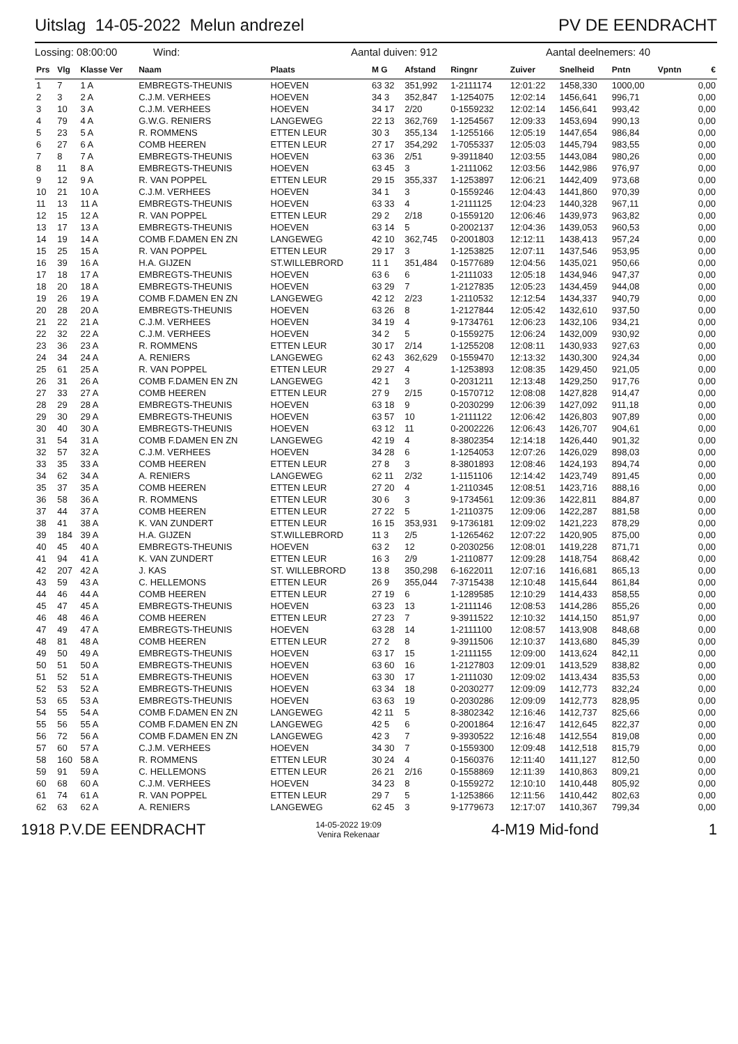Uitslag 14-05-2022 Melun andrezel PV DE EENDRACHT
Lossing: 08:00:00 Wind: Aantal duiven: 912 Aantal deelnemers: 40
| Prs | Vlg | Klasse Ver | Naam | Plaats | M G | Afstand | Ringnr | Zuiver | Snelheid | Pntn | Vpntn | € |
| --- | --- | --- | --- | --- | --- | --- | --- | --- | --- | --- | --- | --- |
| 1 | 7 | 1 A | EMBREGTS-THEUNIS | HOEVEN | 63 32 | 351,992 | 1-2111174 | 12:01:22 | 1458,330 | 1000,00 | | 0,00 |
| 2 | 3 | 2 A | C.J.M. VERHEES | HOEVEN | 34 3 | 352,847 | 1-1254075 | 12:02:14 | 1456,641 | 996,71 | | 0,00 |
| 3 | 10 | 3 A | C.J.M. VERHEES | HOEVEN | 34 17 | 2/20 | 0-1559232 | 12:02:14 | 1456,641 | 993,42 | | 0,00 |
| 4 | 79 | 4 A | G.W.G. RENIERS | LANGEWEG | 22 13 | 362,769 | 1-1254567 | 12:09:33 | 1453,694 | 990,13 | | 0,00 |
| 5 | 23 | 5 A | R. ROMMENS | ETTEN LEUR | 30 3 | 355,134 | 1-1255166 | 12:05:19 | 1447,654 | 986,84 | | 0,00 |
| 6 | 27 | 6 A | COMB HEEREN | ETTEN LEUR | 27 17 | 354,292 | 1-7055337 | 12:05:03 | 1445,794 | 983,55 | | 0,00 |
| 7 | 8 | 7 A | EMBREGTS-THEUNIS | HOEVEN | 63 36 | 2/51 | 9-3911840 | 12:03:55 | 1443,084 | 980,26 | | 0,00 |
| 8 | 11 | 8 A | EMBREGTS-THEUNIS | HOEVEN | 63 45 | 3 | 1-2111062 | 12:03:56 | 1442,986 | 976,97 | | 0,00 |
| 9 | 12 | 9 A | R. VAN POPPEL | ETTEN LEUR | 29 15 | 355,337 | 1-1253897 | 12:06:21 | 1442,409 | 973,68 | | 0,00 |
| 10 | 21 | 10 A | C.J.M. VERHEES | HOEVEN | 34 1 | 3 | 0-1559246 | 12:04:43 | 1441,860 | 970,39 | | 0,00 |
| 11 | 13 | 11 A | EMBREGTS-THEUNIS | HOEVEN | 63 33 | 4 | 1-2111125 | 12:04:23 | 1440,328 | 967,11 | | 0,00 |
| 12 | 15 | 12 A | R. VAN POPPEL | ETTEN LEUR | 29 2 | 2/18 | 0-1559120 | 12:06:46 | 1439,973 | 963,82 | | 0,00 |
| 13 | 17 | 13 A | EMBREGTS-THEUNIS | HOEVEN | 63 14 | 5 | 0-2002137 | 12:04:36 | 1439,053 | 960,53 | | 0,00 |
| 14 | 19 | 14 A | COMB F.DAMEN EN ZN | LANGEWEG | 42 10 | 362,745 | 0-2001803 | 12:12:11 | 1438,413 | 957,24 | | 0,00 |
| 15 | 25 | 15 A | R. VAN POPPEL | ETTEN LEUR | 29 17 | 3 | 1-1253825 | 12:07:11 | 1437,546 | 953,95 | | 0,00 |
| 16 | 39 | 16 A | H.A. GIJZEN | ST.WILLEBRORD | 11 1 | 351,484 | 0-1577689 | 12:04:56 | 1435,021 | 950,66 | | 0,00 |
| 17 | 18 | 17 A | EMBREGTS-THEUNIS | HOEVEN | 63 6 | 6 | 1-2111033 | 12:05:18 | 1434,946 | 947,37 | | 0,00 |
| 18 | 20 | 18 A | EMBREGTS-THEUNIS | HOEVEN | 63 29 | 7 | 1-2127835 | 12:05:23 | 1434,459 | 944,08 | | 0,00 |
| 19 | 26 | 19 A | COMB F.DAMEN EN ZN | LANGEWEG | 42 12 | 2/23 | 1-2110532 | 12:12:54 | 1434,337 | 940,79 | | 0,00 |
| 20 | 28 | 20 A | EMBREGTS-THEUNIS | HOEVEN | 63 26 | 8 | 1-2127844 | 12:05:42 | 1432,610 | 937,50 | | 0,00 |
| 21 | 22 | 21 A | C.J.M. VERHEES | HOEVEN | 34 19 | 4 | 9-1734761 | 12:06:23 | 1432,106 | 934,21 | | 0,00 |
| 22 | 32 | 22 A | C.J.M. VERHEES | HOEVEN | 34 2 | 5 | 0-1559275 | 12:06:24 | 1432,009 | 930,92 | | 0,00 |
| 23 | 36 | 23 A | R. ROMMENS | ETTEN LEUR | 30 17 | 2/14 | 1-1255208 | 12:08:11 | 1430,933 | 927,63 | | 0,00 |
| 24 | 34 | 24 A | A. RENIERS | LANGEWEG | 62 43 | 362,629 | 0-1559470 | 12:13:32 | 1430,300 | 924,34 | | 0,00 |
| 25 | 61 | 25 A | R. VAN POPPEL | ETTEN LEUR | 29 27 | 4 | 1-1253893 | 12:08:35 | 1429,450 | 921,05 | | 0,00 |
| 26 | 31 | 26 A | COMB F.DAMEN EN ZN | LANGEWEG | 42 1 | 3 | 0-2031211 | 12:13:48 | 1429,250 | 917,76 | | 0,00 |
| 27 | 33 | 27 A | COMB HEEREN | ETTEN LEUR | 27 9 | 2/15 | 0-1570712 | 12:08:08 | 1427,828 | 914,47 | | 0,00 |
| 28 | 29 | 28 A | EMBREGTS-THEUNIS | HOEVEN | 63 18 | 9 | 0-2030299 | 12:06:39 | 1427,092 | 911,18 | | 0,00 |
| 29 | 30 | 29 A | EMBREGTS-THEUNIS | HOEVEN | 63 57 | 10 | 1-2111122 | 12:06:42 | 1426,803 | 907,89 | | 0,00 |
| 30 | 40 | 30 A | EMBREGTS-THEUNIS | HOEVEN | 63 12 | 11 | 0-2002226 | 12:06:43 | 1426,707 | 904,61 | | 0,00 |
| 31 | 54 | 31 A | COMB F.DAMEN EN ZN | LANGEWEG | 42 19 | 4 | 8-3802354 | 12:14:18 | 1426,440 | 901,32 | | 0,00 |
| 32 | 57 | 32 A | C.J.M. VERHEES | HOEVEN | 34 28 | 6 | 1-1254053 | 12:07:26 | 1426,029 | 898,03 | | 0,00 |
| 33 | 35 | 33 A | COMB HEEREN | ETTEN LEUR | 27 8 | 3 | 8-3801893 | 12:08:46 | 1424,193 | 894,74 | | 0,00 |
| 34 | 62 | 34 A | A. RENIERS | LANGEWEG | 62 11 | 2/32 | 1-1151106 | 12:14:42 | 1423,749 | 891,45 | | 0,00 |
| 35 | 37 | 35 A | COMB HEEREN | ETTEN LEUR | 27 20 | 4 | 1-2110345 | 12:08:51 | 1423,716 | 888,16 | | 0,00 |
| 36 | 58 | 36 A | R. ROMMENS | ETTEN LEUR | 30 6 | 3 | 9-1734561 | 12:09:36 | 1422,811 | 884,87 | | 0,00 |
| 37 | 44 | 37 A | COMB HEEREN | ETTEN LEUR | 27 22 | 5 | 1-2110375 | 12:09:06 | 1422,287 | 881,58 | | 0,00 |
| 38 | 41 | 38 A | K. VAN ZUNDERT | ETTEN LEUR | 16 15 | 353,931 | 9-1736181 | 12:09:02 | 1421,223 | 878,29 | | 0,00 |
| 39 | 184 | 39 A | H.A. GIJZEN | ST.WILLEBRORD | 11 3 | 2/5 | 1-1265462 | 12:07:22 | 1420,905 | 875,00 | | 0,00 |
| 40 | 45 | 40 A | EMBREGTS-THEUNIS | HOEVEN | 63 2 | 12 | 0-2030256 | 12:08:01 | 1419,228 | 871,71 | | 0,00 |
| 41 | 94 | 41 A | K. VAN ZUNDERT | ETTEN LEUR | 16 3 | 2/9 | 1-2110877 | 12:09:28 | 1418,754 | 868,42 | | 0,00 |
| 42 | 207 | 42 A | J. KAS | ST. WILLEBRORD | 13 8 | 350,298 | 6-1622011 | 12:07:16 | 1416,681 | 865,13 | | 0,00 |
| 43 | 59 | 43 A | C. HELLEMONS | ETTEN LEUR | 26 9 | 355,044 | 7-3715438 | 12:10:48 | 1415,644 | 861,84 | | 0,00 |
| 44 | 46 | 44 A | COMB HEEREN | ETTEN LEUR | 27 19 | 6 | 1-1289585 | 12:10:29 | 1414,433 | 858,55 | | 0,00 |
| 45 | 47 | 45 A | EMBREGTS-THEUNIS | HOEVEN | 63 23 | 13 | 1-2111146 | 12:08:53 | 1414,286 | 855,26 | | 0,00 |
| 46 | 48 | 46 A | COMB HEEREN | ETTEN LEUR | 27 23 | 7 | 9-3911522 | 12:10:32 | 1414,150 | 851,97 | | 0,00 |
| 47 | 49 | 47 A | EMBREGTS-THEUNIS | HOEVEN | 63 28 | 14 | 1-2111100 | 12:08:57 | 1413,908 | 848,68 | | 0,00 |
| 48 | 81 | 48 A | COMB HEEREN | ETTEN LEUR | 27 2 | 8 | 9-3911506 | 12:10:37 | 1413,680 | 845,39 | | 0,00 |
| 49 | 50 | 49 A | EMBREGTS-THEUNIS | HOEVEN | 63 17 | 15 | 1-2111155 | 12:09:00 | 1413,624 | 842,11 | | 0,00 |
| 50 | 51 | 50 A | EMBREGTS-THEUNIS | HOEVEN | 63 60 | 16 | 1-2127803 | 12:09:01 | 1413,529 | 838,82 | | 0,00 |
| 51 | 52 | 51 A | EMBREGTS-THEUNIS | HOEVEN | 63 30 | 17 | 1-2111030 | 12:09:02 | 1413,434 | 835,53 | | 0,00 |
| 52 | 53 | 52 A | EMBREGTS-THEUNIS | HOEVEN | 63 34 | 18 | 0-2030277 | 12:09:09 | 1412,773 | 832,24 | | 0,00 |
| 53 | 65 | 53 A | EMBREGTS-THEUNIS | HOEVEN | 63 63 | 19 | 0-2030286 | 12:09:09 | 1412,773 | 828,95 | | 0,00 |
| 54 | 55 | 54 A | COMB F.DAMEN EN ZN | LANGEWEG | 42 11 | 5 | 8-3802342 | 12:16:46 | 1412,737 | 825,66 | | 0,00 |
| 55 | 56 | 55 A | COMB F.DAMEN EN ZN | LANGEWEG | 42 5 | 6 | 0-2001864 | 12:16:47 | 1412,645 | 822,37 | | 0,00 |
| 56 | 72 | 56 A | COMB F.DAMEN EN ZN | LANGEWEG | 42 3 | 7 | 9-3930522 | 12:16:48 | 1412,554 | 819,08 | | 0,00 |
| 57 | 60 | 57 A | C.J.M. VERHEES | HOEVEN | 34 30 | 7 | 0-1559300 | 12:09:48 | 1412,518 | 815,79 | | 0,00 |
| 58 | 160 | 58 A | R. ROMMENS | ETTEN LEUR | 30 24 | 4 | 0-1560376 | 12:11:40 | 1411,127 | 812,50 | | 0,00 |
| 59 | 91 | 59 A | C. HELLEMONS | ETTEN LEUR | 26 21 | 2/16 | 0-1558869 | 12:11:39 | 1410,863 | 809,21 | | 0,00 |
| 60 | 68 | 60 A | C.J.M. VERHEES | HOEVEN | 34 23 | 8 | 0-1559272 | 12:10:10 | 1410,448 | 805,92 | | 0,00 |
| 61 | 74 | 61 A | R. VAN POPPEL | ETTEN LEUR | 29 7 | 5 | 1-1253866 | 12:11:56 | 1410,442 | 802,63 | | 0,00 |
| 62 | 63 | 62 A | A. RENIERS | LANGEWEG | 62 45 | 3 | 9-1779673 | 12:17:07 | 1410,367 | 799,34 | | 0,00 |
1918 P.V.DE EENDRACHT 14-05-2022 19:09
Venira Rekenaar 4-M19 Mid-fond 1